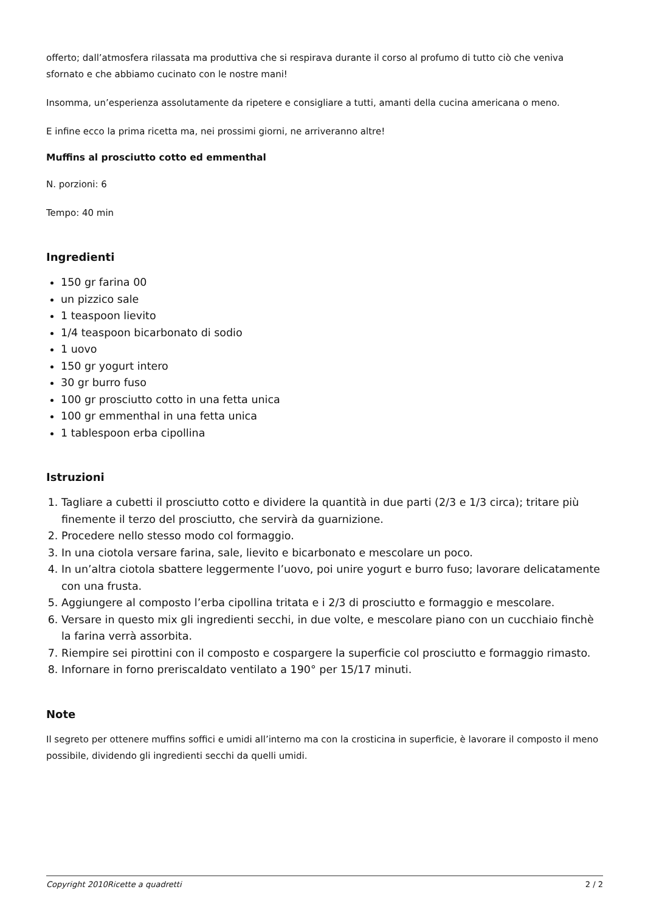offerto; dall’atmosfera rilassata ma produttiva che si respirava durante il corso al profumo di tutto ciò che veniva sfornato e che abbiamo cucinato con le nostre mani!
Insomma, un’esperienza assolutamente da ripetere e consigliare a tutti, amanti della cucina americana o meno.
E infine ecco la prima ricetta ma, nei prossimi giorni, ne arriveranno altre!
Muffins al prosciutto cotto ed emmenthal
N. porzioni: 6
Tempo: 40 min
Ingredienti
150 gr farina 00
un pizzico sale
1 teaspoon lievito
1/4 teaspoon bicarbonato di sodio
1 uovo
150 gr yogurt intero
30 gr burro fuso
100 gr prosciutto cotto in una fetta unica
100 gr emmenthal in una fetta unica
1 tablespoon erba cipollina
Istruzioni
1. Tagliare a cubetti il prosciutto cotto e dividere la quantità in due parti (2/3 e 1/3 circa); tritare più finemente il terzo del prosciutto, che servirà da guarnizione.
2. Procedere nello stesso modo col formaggio.
3. In una ciotola versare farina, sale, lievito e bicarbonato e mescolare un poco.
4. In un’altra ciotola sbattere leggermente l’uovo, poi unire yogurt e burro fuso; lavorare delicatamente con una frusta.
5. Aggiungere al composto l’erba cipollina tritata e i 2/3 di prosciutto e formaggio e mescolare.
6. Versare in questo mix gli ingredienti secchi, in due volte, e mescolare piano con un cucchiaio finchè la farina verrà assorbita.
7. Riempire sei pirottini con il composto e cospargere la superficie col prosciutto e formaggio rimasto.
8. Infornare in forno preriscaldato ventilato a 190° per 15/17 minuti.
Note
Il segreto per ottenere muffins soffici e umidi all’interno ma con la crosticina in superficie, è lavorare il composto il meno possibile, dividendo gli ingredienti secchi da quelli umidi.
Copyright 2010Ricette a quadretti 2 / 2